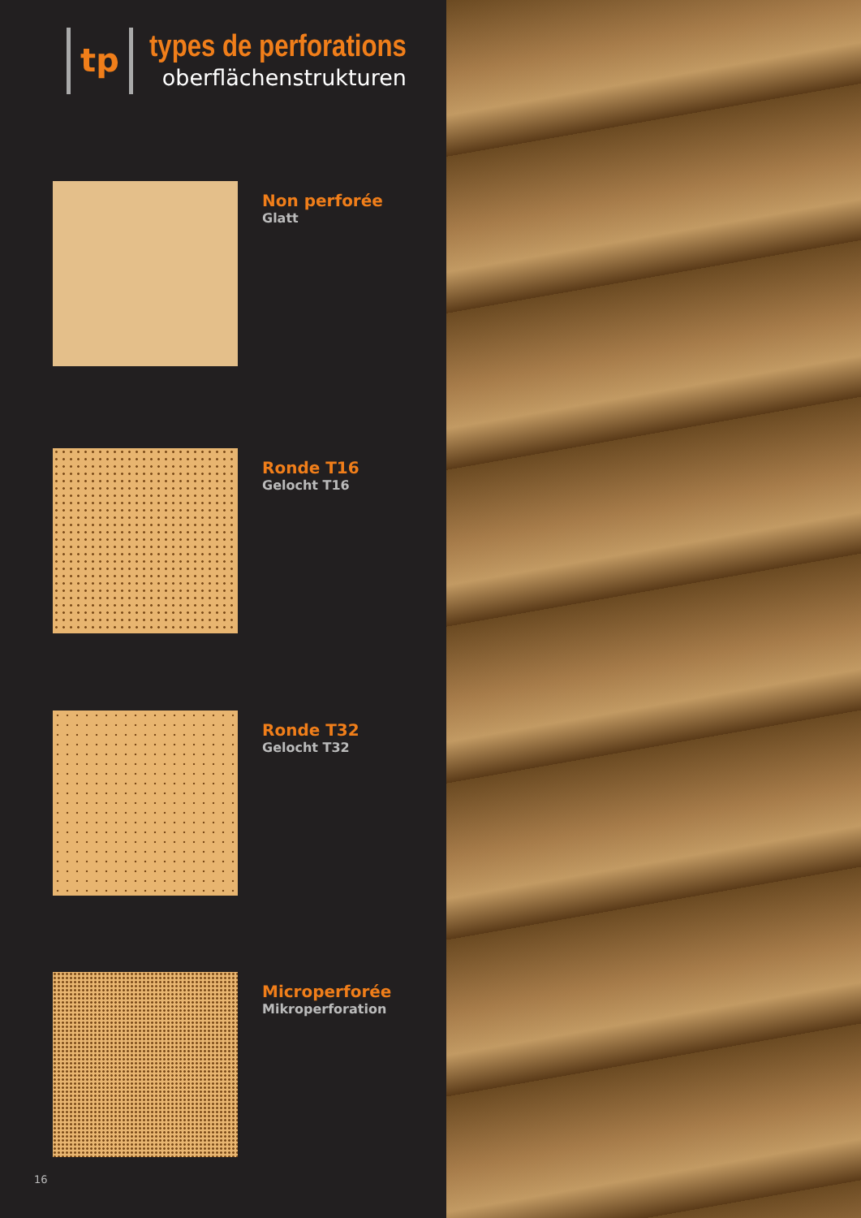tp
types de perforations
oberflächenstrukturen
Non perforée
Glatt
Ronde T16
Gelocht T16
Ronde T32
Gelocht T32
Microperforée
Mikroperforation
16